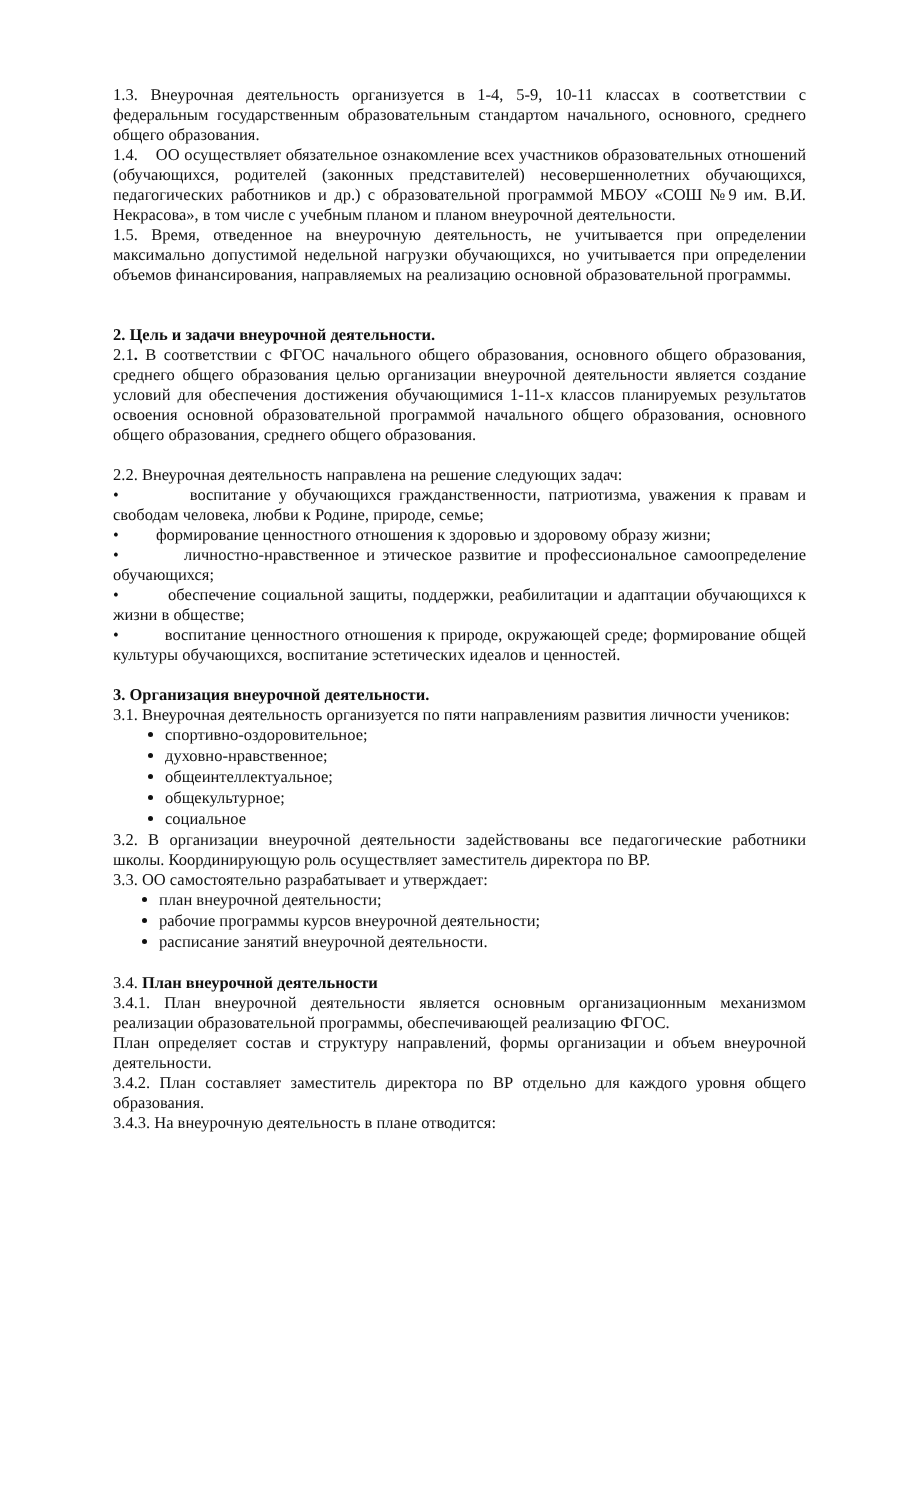1.3. Внеурочная деятельность организуется в 1-4, 5-9, 10-11 классах в соответствии с федеральным государственным образовательным стандартом начального, основного, среднего общего образования.
1.4. ОО осуществляет обязательное ознакомление всех участников образовательных отношений (обучающихся, родителей (законных представителей) несовершеннолетних обучающихся, педагогических работников и др.) с образовательной программой МБОУ «СОШ №9 им. В.И. Некрасова», в том числе с учебным планом и планом внеурочной деятельности.
1.5. Время, отведенное на внеурочную деятельность, не учитывается при определении максимально допустимой недельной нагрузки обучающихся, но учитывается при определении объемов финансирования, направляемых на реализацию основной образовательной программы.
2. Цель и задачи внеурочной деятельности.
2.1. В соответствии с ФГОС начального общего образования, основного общего образования, среднего общего образования целью организации внеурочной деятельности является создание условий для обеспечения достижения обучающимися 1-11-х классов планируемых результатов освоения основной образовательной программой начального общего образования, основного общего образования, среднего общего образования.
2.2. Внеурочная деятельность направлена на решение следующих задач:
• воспитание у обучающихся гражданственности, патриотизма, уважения к правам и свободам человека, любви к Родине, природе, семье;
• формирование ценностного отношения к здоровью и здоровому образу жизни;
• личностно-нравственное и этическое развитие и профессиональное самоопределение обучающихся;
• обеспечение социальной защиты, поддержки, реабилитации и адаптации обучающихся к жизни в обществе;
• воспитание ценностного отношения к природе, окружающей среде; формирование общей культуры обучающихся, воспитание эстетических идеалов и ценностей.
3. Организация внеурочной деятельности.
3.1. Внеурочная деятельность организуется по пяти направлениям развития личности учеников:
спортивно-оздоровительное;
духовно-нравственное;
общеинтеллектуальное;
общекультурное;
социальное
3.2. В организации внеурочной деятельности задействованы все педагогические работники школы. Координирующую роль осуществляет заместитель директора по ВР.
3.3. ОО самостоятельно разрабатывает и утверждает:
план внеурочной деятельности;
рабочие программы курсов внеурочной деятельности;
расписание занятий внеурочной деятельности.
3.4. План внеурочной деятельности
3.4.1. План внеурочной деятельности является основным организационным механизмом реализации образовательной программы, обеспечивающей реализацию ФГОС.
План определяет состав и структуру направлений, формы организации и объем внеурочной деятельности.
3.4.2. План составляет заместитель директора по ВР отдельно для каждого уровня общего образования.
3.4.3. На внеурочную деятельность в плане отводится: